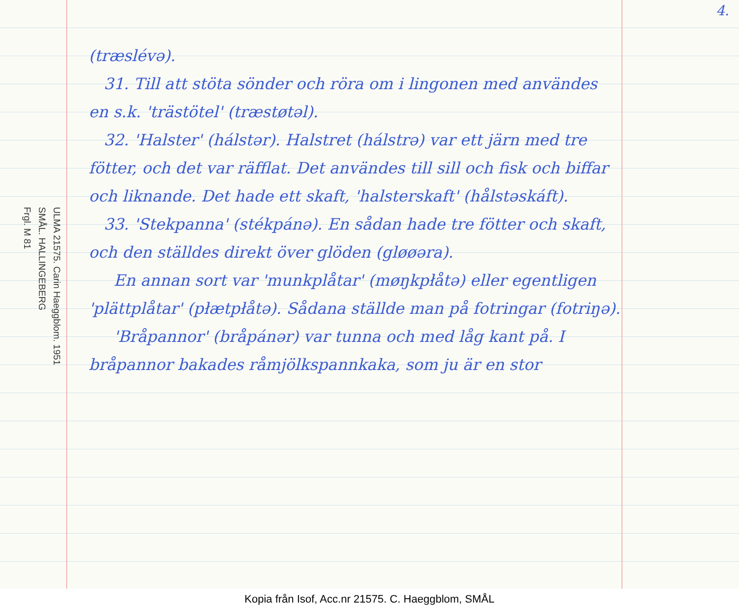ULMA 21575. Carin Haeggblom. 1951
SMÅL. HALLINGEBERG
Frgl. M 81
4.
(træslévə).
31. Till att stöta sönder och röra om i lingonen med användes en s.k. 'trästötel' (træstøtəl).
32. 'Halster' (hálstər). Halstret (hálstrə) var ett järn med tre fötter, och det var räfflat. Det användes till sill och fisk och biffar och liknande. Det hade ett skaft, 'halsterskaft' (hålstəskáft).
33. 'Stekpanna' (stékpánə). En sådan hade tre fötter och skaft, och den ställdes direkt över glöden (gløøəra).
En annan sort var 'munkplåtar' (møŋkpłåtə) eller egentligen 'plättplåtar' (płætpłåtə). Sådana ställde man på fotringar (fotriŋə).
'Bråpannor' (bråpánər) var tunna och med låg kant på. I bråpannor bakades råmjölkspannkaka, som ju är en stor
Kopia från Isof, Acc.nr 21575. C. Haeggblom, SMÅL